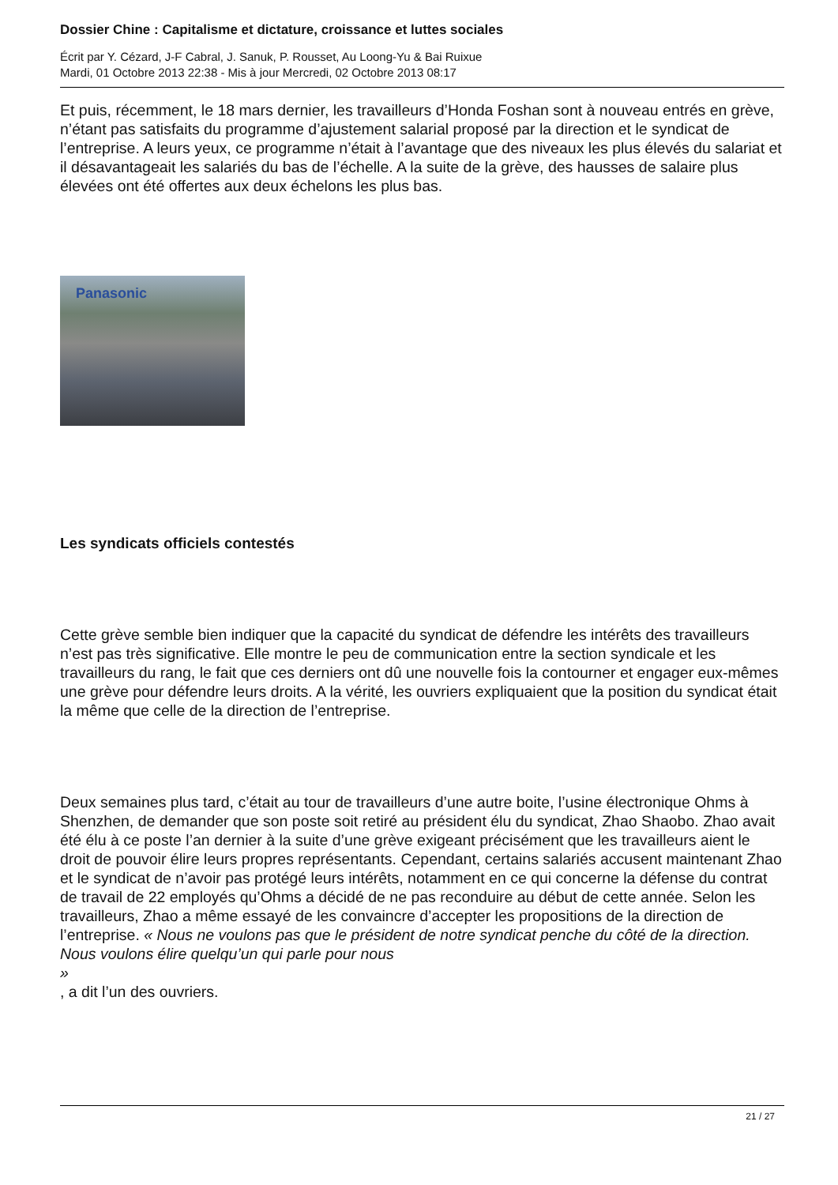Dossier Chine : Capitalisme et dictature, croissance et luttes sociales
Écrit par Y. Cézard, J-F Cabral, J. Sanuk, P. Rousset, Au Loong-Yu & Bai Ruixue
Mardi, 01 Octobre 2013 22:38 - Mis à jour Mercredi, 02 Octobre 2013 08:17
Et puis, récemment, le 18 mars dernier, les travailleurs d’Honda Foshan sont à nouveau entrés en grève, n’étant pas satisfaits du programme d’ajustement salarial proposé par la direction et le syndicat de l’entreprise. A leurs yeux, ce programme n’était à l’avantage que des niveaux les plus élevés du salariat et il désavantageait les salariés du bas de l’échelle. A la suite de la grève, des hausses de salaire plus élevées ont été offertes aux deux échelons les plus bas.
Panasonic
Les syndicats officiels contestés
Cette grève semble bien indiquer que la capacité du syndicat de défendre les intérêts des travailleurs n’est pas très significative. Elle montre le peu de communication entre la section syndicale et les travailleurs du rang, le fait que ces derniers ont dû une nouvelle fois la contourner et engager eux-mêmes une grève pour défendre leurs droits. A la vérité, les ouvriers expliquaient que la position du syndicat était la même que celle de la direction de l’entreprise.
Deux semaines plus tard, c’était au tour de travailleurs d’une autre boite, l’usine électronique Ohms à Shenzhen, de demander que son poste soit retiré au président élu du syndicat, Zhao Shaobo. Zhao avait été élu à ce poste l’an dernier à la suite d’une grève exigeant précisément que les travailleurs aient le droit de pouvoir élire leurs propres représentants. Cependant, certains salariés accusent maintenant Zhao et le syndicat de n’avoir pas protégé leurs intérêts, notamment en ce qui concerne la défense du contrat de travail de 22 employés qu’Ohms a décidé de ne pas reconduire au début de cette année. Selon les travailleurs, Zhao a même essayé de les convaincre d’accepter les propositions de la direction de l’entreprise. « Nous ne voulons pas que le président de notre syndicat penche du côté de la direction. Nous voulons élire quelqu’un qui parle pour nous
»
, a dit l’un des ouvriers.
21 / 27